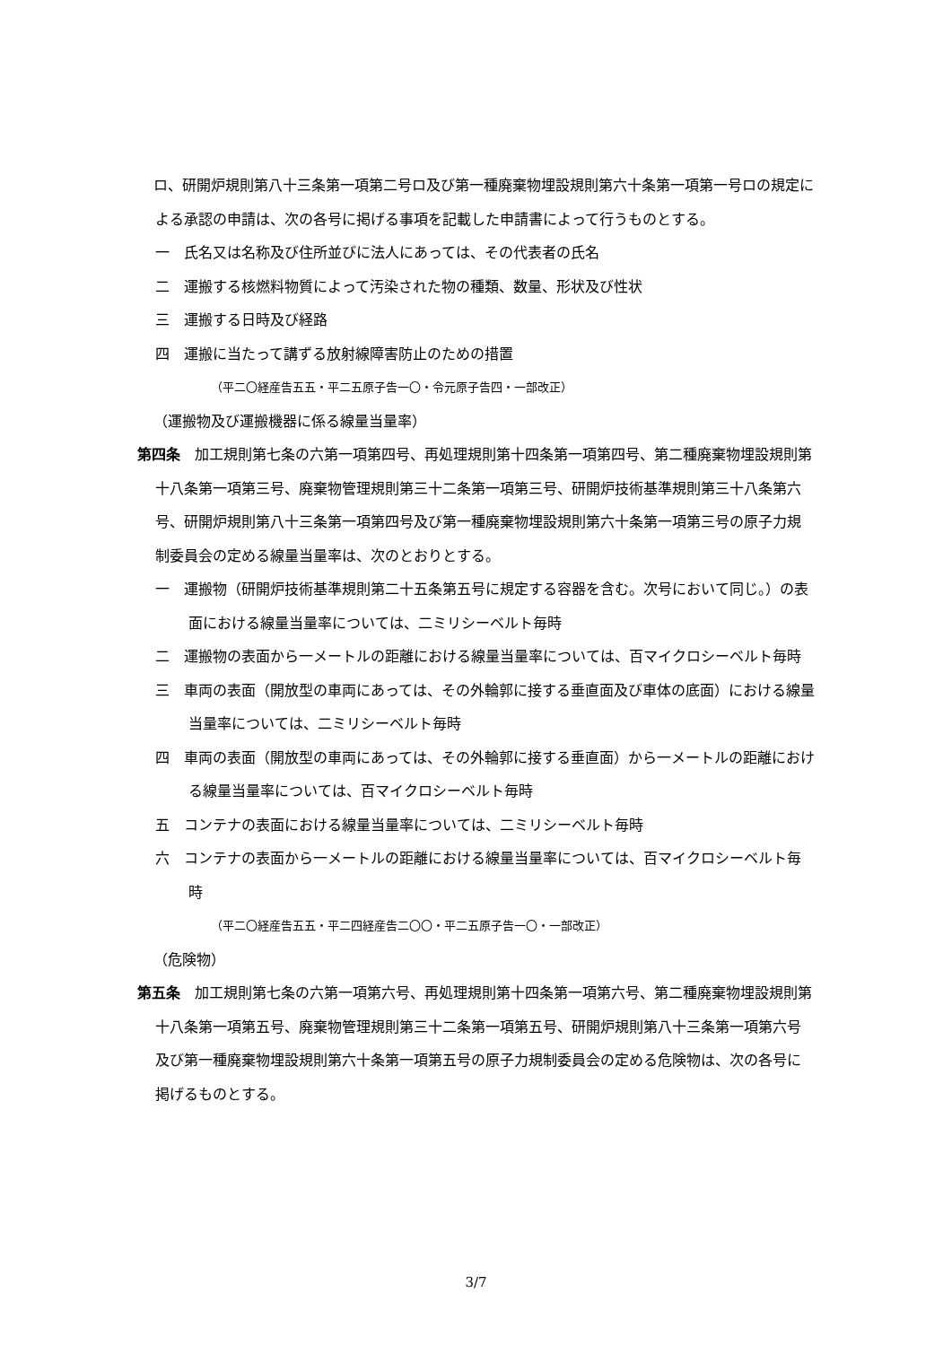ロ、研開炉規則第八十三条第一項第二号ロ及び第一種廃棄物埋設規則第六十条第一項第一号ロの規定による承認の申請は、次の各号に掲げる事項を記載した申請書によって行うものとする。
一　氏名又は名称及び住所並びに法人にあっては、その代表者の氏名
二　運搬する核燃料物質によって汚染された物の種類、数量、形状及び性状
三　運搬する日時及び経路
四　運搬に当たって講ずる放射線障害防止のための措置
（平二〇経産告五五・平二五原子告一〇・令元原子告四・一部改正）
（運搬物及び運搬機器に係る線量当量率）
第四条　加工規則第七条の六第一項第四号、再処理規則第十四条第一項第四号、第二種廃棄物埋設規則第十八条第一項第三号、廃棄物管理規則第三十二条第一項第三号、研開炉技術基準規則第三十八条第六号、研開炉規則第八十三条第一項第四号及び第一種廃棄物埋設規則第六十条第一項第三号の原子力規制委員会の定める線量当量率は、次のとおりとする。
一　運搬物（研開炉技術基準規則第二十五条第五号に規定する容器を含む。次号において同じ。）の表面における線量当量率については、二ミリシーベルト毎時
二　運搬物の表面から一メートルの距離における線量当量率については、百マイクロシーベルト毎時
三　車両の表面（開放型の車両にあっては、その外輪郭に接する垂直面及び車体の底面）における線量当量率については、二ミリシーベルト毎時
四　車両の表面（開放型の車両にあっては、その外輪郭に接する垂直面）から一メートルの距離における線量当量率については、百マイクロシーベルト毎時
五　コンテナの表面における線量当量率については、二ミリシーベルト毎時
六　コンテナの表面から一メートルの距離における線量当量率については、百マイクロシーベルト毎時
（平二〇経産告五五・平二四経産告二〇〇・平二五原子告一〇・一部改正）
（危険物）
第五条　加工規則第七条の六第一項第六号、再処理規則第十四条第一項第六号、第二種廃棄物埋設規則第十八条第一項第五号、廃棄物管理規則第三十二条第一項第五号、研開炉規則第八十三条第一項第六号及び第一種廃棄物埋設規則第六十条第一項第五号の原子力規制委員会の定める危険物は、次の各号に掲げるものとする。
3/7